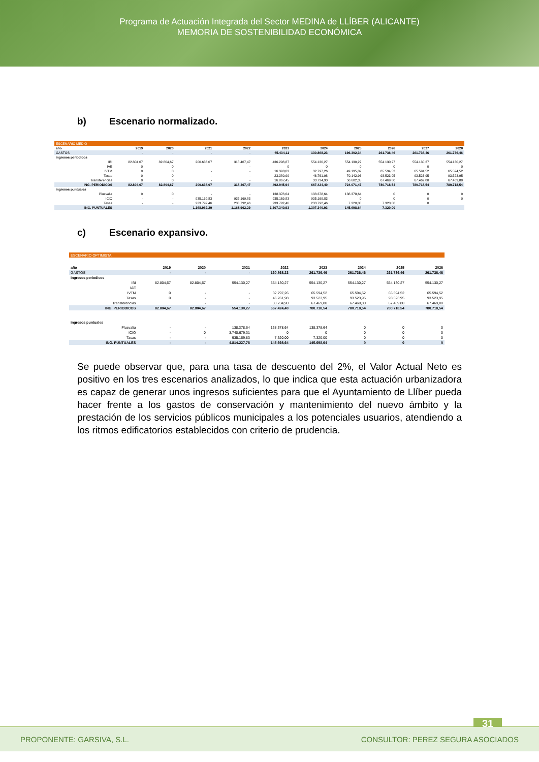Programa de Actuación Integrada del Sector MEDINA de LLÍBER (ALICANTE)
MEMORIA DE SOSTENIBILIDAD ECONÓMICA
b) Escenario normalizado.
| ESCENARIO MEDIO | | | | | | | | | | |
| año | 2019 | 2020 | 2021 | 2022 | 2023 | 2024 | 2025 | 2026 | 2027 | 2028 |
| GASTOS | - | - | - | - | 65.434,11 | 130.868,23 | 196.302,34 | 261.736,46 | 261.736,46 | 261.736,46 |
| ingresos periodicos | | | | | | | | | | |
| IBI | 82.804,67 | 82.804,67 | 200.636,07 | 318.467,47 | 436.298,87 | 554.130,27 | 554.130,27 | 554.130,27 | 554.130,27 | 554.130,27 |
| IAE | 0 | 0 | | - | 0 | 0 | 0 | 0 | 0 | 0 |
| IVTM | 0 | 0 | - | - | 16.398,63 | 32.797,26 | 49.195,89 | 65.594,52 | 65.594,52 | 65.594,52 |
| Tasas | 0 | 0 | - | - | 23.380,99 | 46.761,98 | 70.142,96 | 93.523,95 | 93.523,95 | 93.523,95 |
| Transferencias | 0 | 0 | - | - | 16.867,45 | 33.734,90 | 50.602,35 | 67.469,80 | 67.469,80 | 67.469,80 |
| ING. PERIODICOS | 82.804,67 | 82.804,67 | 200.636,07 | 318.467,47 | 492.945,94 | 667.424,40 | 724.071,47 | 780.718,54 | 780.718,54 | 780.718,54 |
| ingresos puntuales | | | | | | | | | | |
| Plusvalia | 0 | 0 | - | - | 138.378,64 | 138.378,64 | 138.378,64 | 0 | 0 | 0 |
| ICIO | - | - | 935.169,83 | 935.169,83 | 935.169,83 | 935.169,83 | 0 | 0 | 0 | 0 |
| Tasas | - | - | 233.792,46 | 233.792,46 | 233.792,46 | 233.792,46 | 7.320,00 | 7.320,00 | 0 | |
| ING. PUNTUALES | - | - | 1.168.962,29 | 1.168.962,29 | 1.307.340,93 | 1.307.340,93 | 145.698,64 | 7.320,00 | | |
c) Escenario expansivo.
| ESCENARIO OPTIMISTA | | | | | | | | |
| año | 2019 | 2020 | 2021 | 2022 | 2023 | 2024 | 2025 | 2026 |
| GASTOS | - | - | - | 130.868,23 | 261.736,46 | 261.736,46 | 261.736,46 | 261.736,46 |
| ingresos periodicos | | | | | | | | |
| IBI | 82.804,67 | 82.804,67 | 554.130,27 | 554.130,27 | 554.130,27 | 554.130,27 | 554.130,27 | 554.130,27 |
| IAE | | | | | | | | |
| IVTM | 0 | - | - | 32.797,26 | 65.594,52 | 65.594,52 | 65.594,52 | 65.594,52 |
| Tasas | 0 | - | - | 46.761,98 | 93.523,95 | 93.523,95 | 93.523,95 | 93.523,95 |
| Transferencias | | - | - | 33.734,90 | 67.469,80 | 67.469,80 | 67.469,80 | 67.469,80 |
| ING. PERIODICOS | 82.804,67 | 82.804,67 | 554.130,27 | 667.424,40 | 780.718,54 | 780.718,54 | 780.718,54 | 780.718,54 |
| ingresos puntuales | | | | | | | | |
| Plusvalia | - | - | 138.378,64 | 138.378,64 | 138.378,64 | 0 | 0 | 0 |
| ICIO | - | 0 | 3.740.679,31 | 0 | 0 | 0 | 0 | 0 |
| Tasas | - | - | 935.169,83 | 7.320,00 | 7.320,00 | 0 | 0 | 0 |
| ING. PUNTUALES | - | - | 4.814.227,78 | 145.698,64 | 145.698,64 | 0 | 0 | 0 |
Se puede observar que, para una tasa de descuento del 2%, el Valor Actual Neto es positivo en los tres escenarios analizados, lo que indica que esta actuación urbanizadora es capaz de generar unos ingresos suficientes para que el Ayuntamiento de Llíber pueda hacer frente a los gastos de conservación y mantenimiento del nuevo ámbito y la prestación de los servicios públicos municipales a los potenciales usuarios, atendiendo a los ritmos edificatorios establecidos con criterio de prudencia.
31
PROPONENTE: GARSIVA, S.L. CONSULTOR: PEREZ SEGURA ASOCIADOS